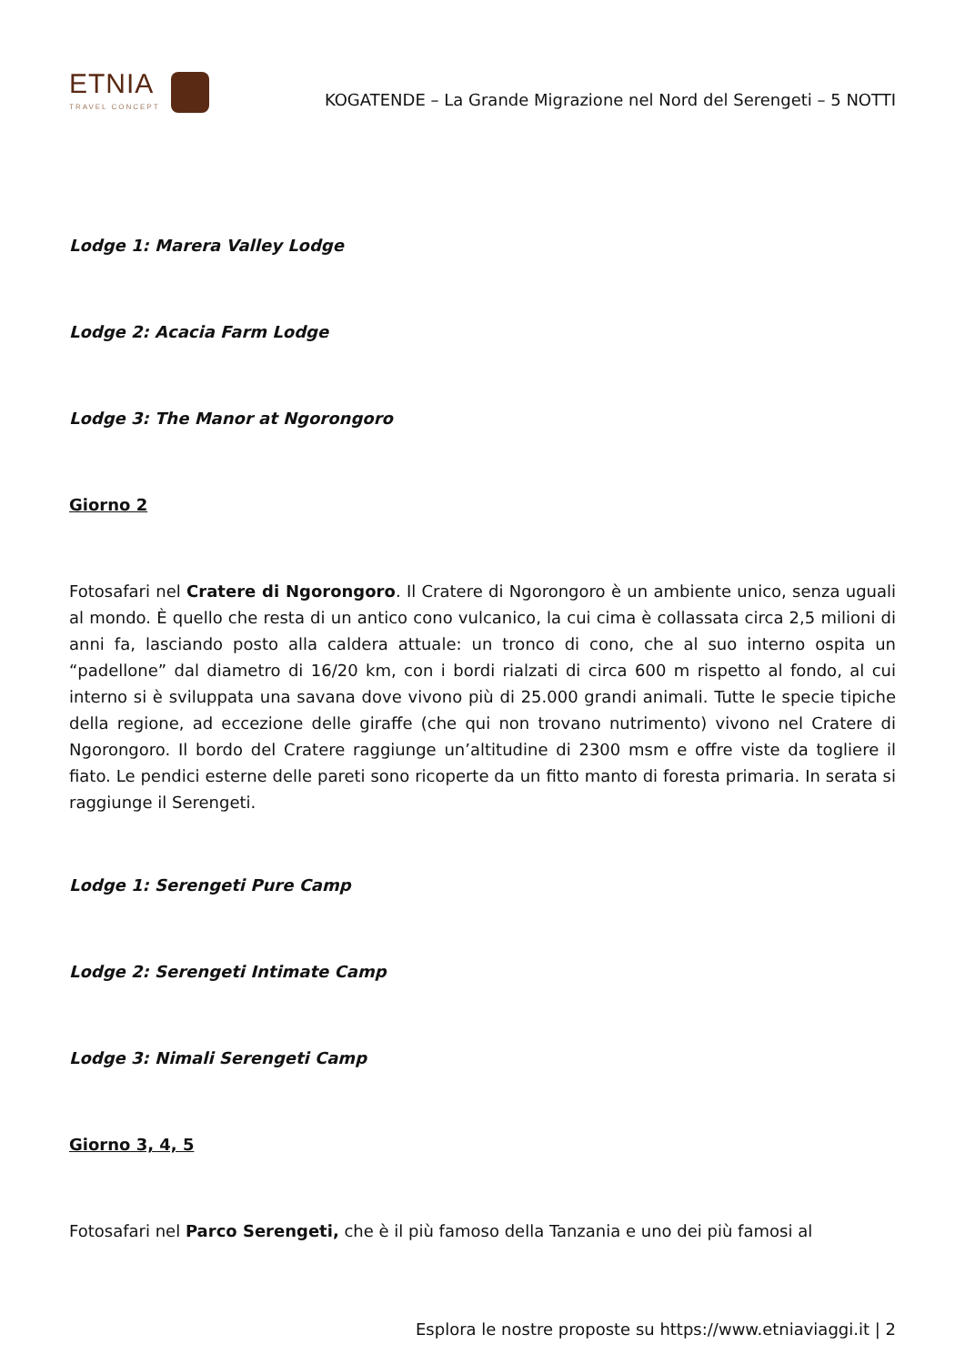ETNIA
TRAVEL CONCEPT
KOGATENDE – La Grande Migrazione nel Nord del Serengeti – 5 NOTTI
Lodge 1: Marera Valley Lodge
Lodge 2: Acacia Farm Lodge
Lodge 3: The Manor at Ngorongoro
Giorno 2
Fotosafari nel Cratere di Ngorongoro. Il Cratere di Ngorongoro è un ambiente unico, senza uguali al mondo. È quello che resta di un antico cono vulcanico, la cui cima è collassata circa 2,5 milioni di anni fa, lasciando posto alla caldera attuale: un tronco di cono, che al suo interno ospita un “padellone” dal diametro di 16/20 km, con i bordi rialzati di circa 600 m rispetto al fondo, al cui interno si è sviluppata una savana dove vivono più di 25.000 grandi animali. Tutte le specie tipiche della regione, ad eccezione delle giraffe (che qui non trovano nutrimento) vivono nel Cratere di Ngorongoro. Il bordo del Cratere raggiunge un’altitudine di 2300 msm e offre viste da togliere il fiato. Le pendici esterne delle pareti sono ricoperte da un fitto manto di foresta primaria. In serata si raggiunge il Serengeti.
Lodge 1: Serengeti Pure Camp
Lodge 2: Serengeti Intimate Camp
Lodge 3: Nimali Serengeti Camp
Giorno 3, 4, 5
Fotosafari nel Parco Serengeti, che è il più famoso della Tanzania e uno dei più famosi al
Esplora le nostre proposte su https://www.etniaviaggi.it | 2